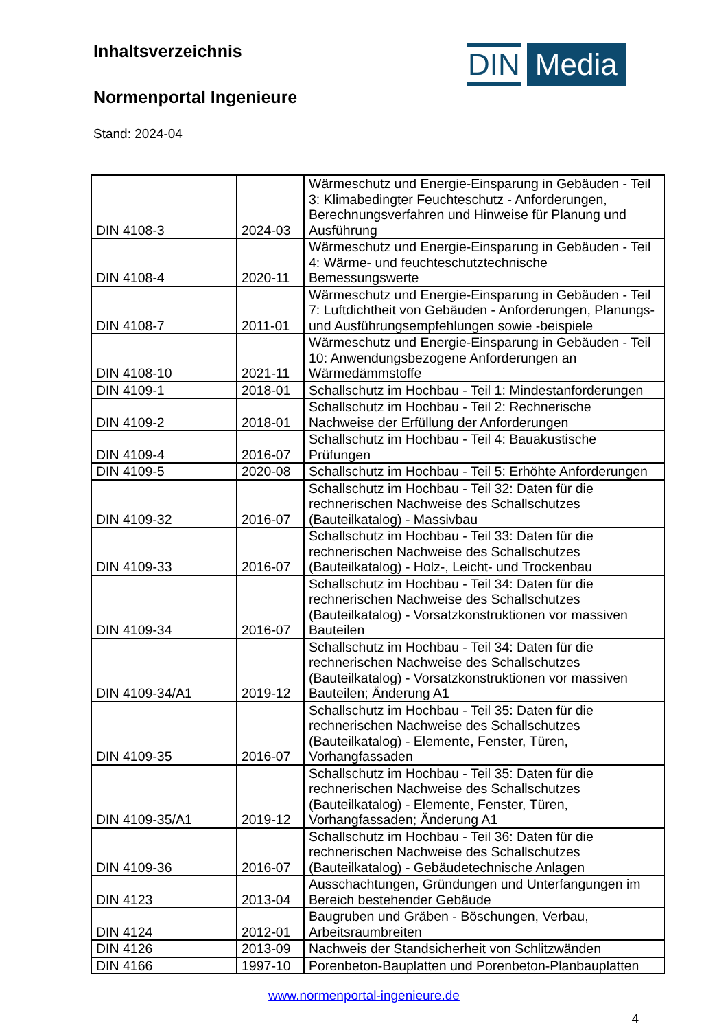Inhaltsverzeichnis
DIN Media
Normenportal Ingenieure
Stand: 2024-04
| DIN 4108-3 | 2024-03 | Wärmeschutz und Energie-Einsparung in Gebäuden - Teil 3: Klimabedingter Feuchteschutz - Anforderungen, Berechnungsverfahren und Hinweise für Planung und Ausführung |
| DIN 4108-4 | 2020-11 | Wärmeschutz und Energie-Einsparung in Gebäuden - Teil 4: Wärme- und feuchteschutztechnische Bemessungswerte |
| DIN 4108-7 | 2011-01 | Wärmeschutz und Energie-Einsparung in Gebäuden - Teil 7: Luftdichtheit von Gebäuden - Anforderungen, Planungs- und Ausführungsempfehlungen sowie -beispiele |
| DIN 4108-10 | 2021-11 | Wärmeschutz und Energie-Einsparung in Gebäuden - Teil 10: Anwendungsbezogene Anforderungen an Wärmedämmstoffe |
| DIN 4109-1 | 2018-01 | Schallschutz im Hochbau - Teil 1: Mindestanforderungen |
| DIN 4109-2 | 2018-01 | Schallschutz im Hochbau - Teil 2: Rechnerische Nachweise der Erfüllung der Anforderungen |
| DIN 4109-4 | 2016-07 | Schallschutz im Hochbau - Teil 4: Bauakustische Prüfungen |
| DIN 4109-5 | 2020-08 | Schallschutz im Hochbau - Teil 5: Erhöhte Anforderungen |
| DIN 4109-32 | 2016-07 | Schallschutz im Hochbau - Teil 32: Daten für die rechnerischen Nachweise des Schallschutzes (Bauteilkatalog) - Massivbau |
| DIN 4109-33 | 2016-07 | Schallschutz im Hochbau - Teil 33: Daten für die rechnerischen Nachweise des Schallschutzes (Bauteilkatalog) - Holz-, Leicht- und Trockenbau |
| DIN 4109-34 | 2016-07 | Schallschutz im Hochbau - Teil 34: Daten für die rechnerischen Nachweise des Schallschutzes (Bauteilkatalog) - Vorsatzkonstruktionen vor massiven Bauteilen |
| DIN 4109-34/A1 | 2019-12 | Schallschutz im Hochbau - Teil 34: Daten für die rechnerischen Nachweise des Schallschutzes (Bauteilkatalog) - Vorsatzkonstruktionen vor massiven Bauteilen; Änderung A1 |
| DIN 4109-35 | 2016-07 | Schallschutz im Hochbau - Teil 35: Daten für die rechnerischen Nachweise des Schallschutzes (Bauteilkatalog) - Elemente, Fenster, Türen, Vorhangfassaden |
| DIN 4109-35/A1 | 2019-12 | Schallschutz im Hochbau - Teil 35: Daten für die rechnerischen Nachweise des Schallschutzes (Bauteilkatalog) - Elemente, Fenster, Türen, Vorhangfassaden; Änderung A1 |
| DIN 4109-36 | 2016-07 | Schallschutz im Hochbau - Teil 36: Daten für die rechnerischen Nachweise des Schallschutzes (Bauteilkatalog) - Gebäudetechnische Anlagen |
| DIN 4123 | 2013-04 | Ausschachtungen, Gründungen und Unterfangungen im Bereich bestehender Gebäude |
| DIN 4124 | 2012-01 | Baugruben und Gräben - Böschungen, Verbau, Arbeitsraumbreiten |
| DIN 4126 | 2013-09 | Nachweis der Standsicherheit von Schlitzwänden |
| DIN 4166 | 1997-10 | Porenbeton-Bauplatten und Porenbeton-Planbauplatten |
www.normenportal-ingenieure.de
4